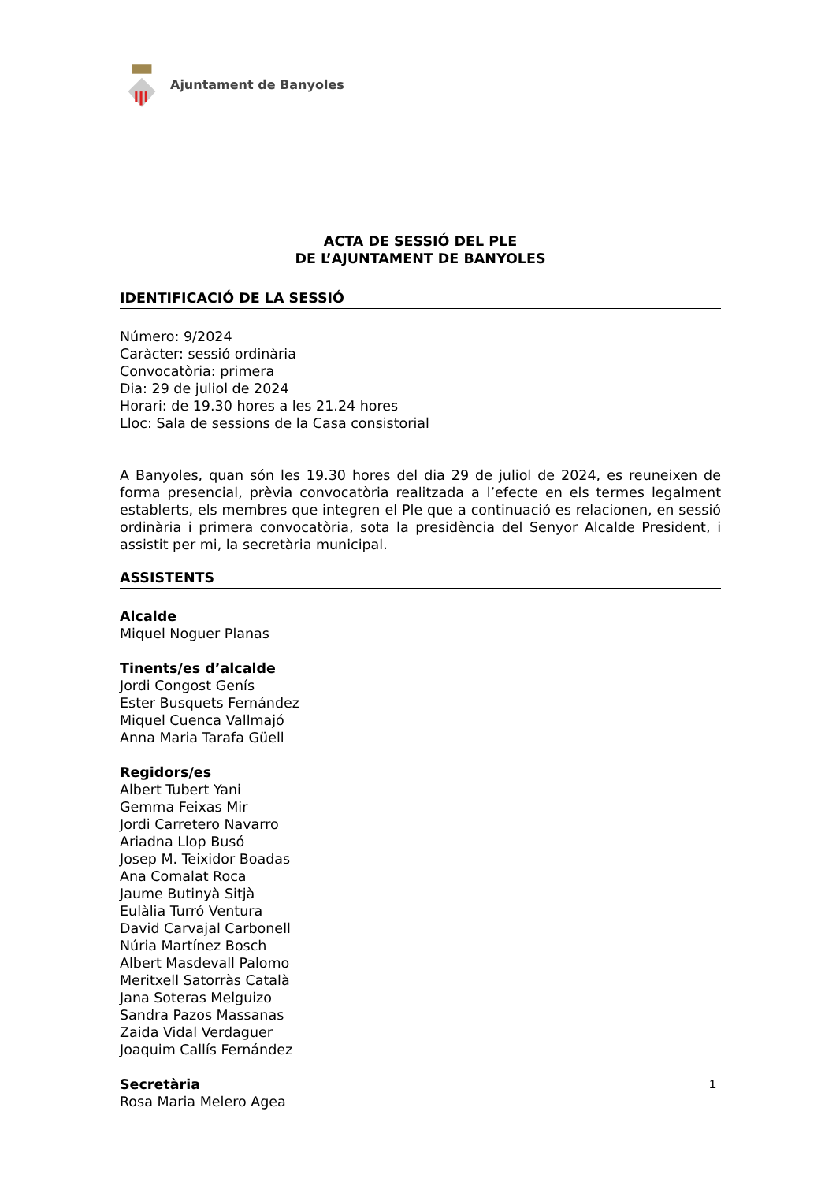Ajuntament de Banyoles
ACTA DE SESSIÓ DEL PLE
DE L’AJUNTAMENT DE BANYOLES
IDENTIFICACIÓ DE LA SESSIÓ
Número: 9/2024
Caràcter: sessió ordinària
Convocatòria: primera
Dia: 29 de juliol de 2024
Horari: de 19.30 hores a les 21.24 hores
Lloc: Sala de sessions de la Casa consistorial
A Banyoles, quan són les 19.30 hores del dia 29 de juliol de 2024, es reuneixen de forma presencial, prèvia convocatòria realitzada a l’efecte en els termes legalment establerts, els membres que integren el Ple que a continuació es relacionen, en sessió ordinària i primera convocatòria, sota la presidència del Senyor Alcalde President, i assistit per mi, la secretària municipal.
ASSISTENTS
Alcalde
Miquel Noguer Planas
Tinents/es d’alcalde
Jordi Congost Genís
Ester Busquets Fernández
Miquel Cuenca Vallmajó
Anna Maria Tarafa Güell
Regidors/es
Albert Tubert Yani
Gemma Feixas Mir
Jordi Carretero Navarro
Ariadna Llop Busó
Josep M. Teixidor Boadas
Ana Comalat Roca
Jaume Butinyà Sitjà
Eulàlia Turró Ventura
David Carvajal Carbonell
Núria Martínez Bosch
Albert Masdevall Palomo
Meritxell Satorràs Català
Jana Soteras Melguizo
Sandra Pazos Massanas
Zaida Vidal Verdaguer
Joaquim Callís Fernández
Secretària
Rosa Maria Melero Agea
1